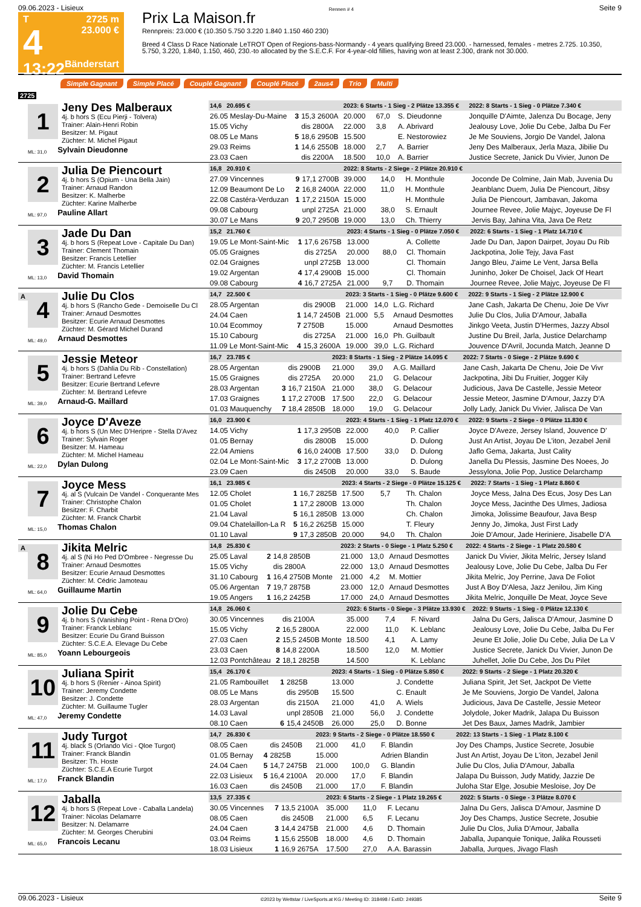09.06.2023 - Lisieux Rennen # 4 Seite 9
T
4
13:22
2725 m
23.000 €
Bänderstart
Prix La Maison.fr
Rennpreis: 23.000 € (10.350 5.750 3.220 1.840 1.150 460 230)
Breed 4 Class D Race Nationale LeTROT Open of Regions-bass-Normandy - 4 years qualifying Breed 23.000. - harnessed, females - metres 2.725. 10.350, 5.750, 3.220, 1.840, 1.150, 460, 230.-to allocated by the S.E.C.F. For 4-year-old fillies, having won at least 2.300, drank not 30.000.
Simple Gagnant Simple Placé Couplé Gagnant Couplé Placé 2aus4 Trio Multi
2725
1
Jeny Des Malberaux
4j. b hors S (Ecu Pierji - Tolvera)
Trainer: Alain-Henri Robin
Besitzer: M. Pigaut
Züchter: M. Michel Pigaut
ML: 31,0
Sylvain Dieudonne
| 14,6 20.695 € | | | 2023: 6 Starts - 1 Sieg - 2 Plätze 13.355 € | | | | 2022: 8 Starts - 1 Sieg - 0 Plätze 7.340 € |
| --- | --- | --- | --- | --- | --- | --- | --- |
| 26.05 Meslay-Du-Maine | 3 | 15,3 2600A | 20.000 | 67,0 | S. Dieudonne | | Jonquille D'Aimte, Jalenza Du Bocage, Jeny |
| 15.05 Vichy | | dis 2800A | 22.000 | 3,8 | A. Abrivard | | Jealousy Love, Jolie Du Cebe, Jalba Du Fer |
| 08.05 Le Mans | 5 | 18,6 2950B | 15.500 | | E. Nestorowiez | | Je Me Souviens, Jorgio De Vandel, Jalona |
| 29.03 Reims | 1 | 14,6 2550B | 18.000 | 2,7 | A. Barrier | | Jeny Des Malberaux, Jerla Maza, Jibilie Du |
| 23.03 Caen | | dis 2200A | 18.500 | 10,0 | A. Barrier | | Justice Secrete, Janick Du Vivier, Junon De |
2
Julia De Piencourt
4j. b hors S (Opium - Una Bella Jain)
Trainer: Arnaud Randon
Besitzer: K. Malherbe
Züchter: Karine Malherbe
ML: 97,0
Pauline Allart
| 16,8 20.910 € | | | 2022: 8 Starts - 2 Siege - 2 Plätze 20.910 € | | | | |
| --- | --- | --- | --- | --- | --- | --- | --- |
| 27.09 Vincennes | 9 | 17,1 2700B | 39.000 | 14,0 | H. Monthule | | Joconde De Colmine, Jain Mab, Juvenia Du |
| 12.09 Beaumont De Lo | 2 | 16,8 2400A | 22.000 | 11,0 | H. Monthule | | Jeanblanc Duem, Julia De Piencourt, Jibsy |
| 22.08 Castéra-Verduzan | 1 | 17,2 2150A | 15.000 | | H. Monthule | | Julia De Piencourt, Jambavan, Jakoma |
| 09.08 Cabourg | | unpl 2725A | 21.000 | 38,0 | S. Ernault | | Journee Revee, Jolie Majyc, Joyeuse De Fl |
| 30.07 Le Mans | 9 | 20,7 2950B | 19.000 | 13,0 | Ch. Thierry | | Jervis Bay, Jahina Vita, Java De Retz |
3
Jade Du Dan
4j. b hors S (Repeat Love - Capitale Du Dan)
Trainer: Clement Thomain
Besitzer: Francis Letellier
Züchter: M. Francis Letellier
ML: 13,0
David Thomain
| 15,2 21.760 € | | | 2023: 4 Starts - 1 Sieg - 0 Plätze 7.050 € | | | | 2022: 6 Starts - 1 Sieg - 1 Platz 14.710 € |
| --- | --- | --- | --- | --- | --- | --- | --- |
| 19.05 Le Mont-Saint-Mic | 1 | 17,6 2675B | 13.000 | | A. Collette | | Jade Du Dan, Japon Dairpet, Joyau Du Rib |
| 05.05 Graignes | | dis 2725A | 20.000 | 88,0 | Cl. Thomain | | Jackpotina, Jolie Tejy, Java Fast |
| 02.04 Graignes | | unpl 2725B | 13.000 | | Cl. Thomain | | Jango Bleu, J'aime Le Vent, Jarsa Bella |
| 19.02 Argentan | 4 | 17,4 2900B | 15.000 | | Cl. Thomain | | Juninho, Joker De Choisel, Jack Of Heart |
| 09.08 Cabourg | 4 | 16,7 2725A | 21.000 | 9,7 | D. Thomain | | Journee Revee, Jolie Majyc, Joyeuse De Fl |
A
4
Julie Du Clos
4j. b hors S (Rancho Gede - Demoiselle Du Cl
Trainer: Arnaud Desmottes
Besitzer: Ecurie Arnaud Desmottes
Züchter: M. Gérard Michel Durand
ML: 49,0
Arnaud Desmottes
| 14,7 22.500 € | | | 2023: 3 Starts - 1 Sieg - 0 Plätze 9.600 € | | | | 2022: 9 Starts - 1 Sieg - 2 Plätze 12.900 € |
| --- | --- | --- | --- | --- | --- | --- | --- |
| 28.05 Argentan | | dis 2900B | 21.000 | 14,0 | L.G. Richard | | Jane Cash, Jakarta De Chenu, Joie De Vivr |
| 24.04 Caen | 1 | 14,7 2450B | 21.000 | 5,5 | Arnaud Desmottes | | Julie Du Clos, Julia D'Amour, Jaballa |
| 10.04 Ecommoy | 7 | 2750B | 15.000 | | Arnaud Desmottes | | Jinkgo Veeta, Justin D'Hermes, Jazzy Absol |
| 15.10 Cabourg | | dis 2725A | 21.000 | 16,0 | Ph. Guilbault | | Justine Du Breil, Jarla, Justice Delarchamp |
| 11.09 Le Mont-Saint-Mic | 4 | 15,3 2600A | 19.000 | 39,0 | L.G. Richard | | Jouvence D'Avril, Jocunda Match, Jeanne D |
5
Jessie Meteor
4j. b hors S (Dahlia Du Rib - Constellation)
Trainer: Bertrand Lefevre
Besitzer: Ecurie Bertrand Lefevre
Züchter: M. Bertrand Lefevre
ML: 39,0
Arnaud-G. Maillard
| 16,7 23.785 € | | | 2023: 8 Starts - 1 Sieg - 2 Plätze 14.095 € | | | | 2022: 7 Starts - 0 Siege - 2 Plätze 9.690 € |
| --- | --- | --- | --- | --- | --- | --- | --- |
| 28.05 Argentan | | dis 2900B | 21.000 | 39,0 | A.G. Maillard | | Jane Cash, Jakarta De Chenu, Joie De Vivr |
| 15.05 Graignes | | dis 2725A | 20.000 | 21,0 | G. Delacour | | Jackpotina, Jibi Du Fruitier, Jogger Kily |
| 28.03 Argentan | 3 | 16,7 2150A | 21.000 | 38,0 | G. Delacour | | Judicious, Java De Castelle, Jessie Meteor |
| 17.03 Graignes | 1 | 17,2 2700B | 17.500 | 22,0 | G. Delacour | | Jessie Meteor, Jasmine D'Amour, Jazzy D'A |
| 01.03 Mauquenchy | 7 | 18,4 2850B | 18.000 | 19,0 | G. Delacour | | Jolly Lady, Janick Du Vivier, Jalisca De Van |
6
Joyce D'Aveze
4j. b hors S (Un Mec D'Heripre - Stella D'Avez
Trainer: Sylvain Roger
Besitzer: M. Hameau
Züchter: M. Michel Hameau
ML: 22,0
Dylan Dulong
| 16,0 23.900 € | | | 2023: 4 Starts - 1 Sieg - 1 Platz 12.070 € | | | | 2022: 9 Starts - 2 Siege - 0 Plätze 11.830 € |
| --- | --- | --- | --- | --- | --- | --- | --- |
| 14.05 Vichy | 1 | 17,3 2950B | 22.000 | 40,0 | P. Callier | | Joyce D'Aveze, Jersey Island, Jouvence D' |
| 01.05 Bernay | | dis 2800B | 15.000 | | D. Dulong | | Just An Artist, Joyau De L'iton, Jezabel Jenil |
| 22.04 Amiens | 6 | 16,0 2400B | 17.500 | 33,0 | D. Dulong | | Jaflo Gema, Jakarta, Just Cality |
| 02.04 Le Mont-Saint-Mic | 3 | 17,2 2700B | 13.000 | | D. Dulong | | Janella Du Plessis, Jasmine Des Noees, Jo |
| 23.09 Caen | | dis 2450B | 20.000 | 33,0 | S. Baude | | Jessylona, Jolie Pop, Justice Delarchamp |
7
Joyce Mess
4j. al S (Vulcain De Vandel - Conquerante Mes
Trainer: Christophe Chalon
Besitzer: F. Charbit
Züchter: M. Franck Charbit
ML: 15,0
Thomas Chalon
| 16,1 23.985 € | | | 2023: 4 Starts - 2 Siege - 0 Plätze 15.125 € | | | | 2022: 7 Starts - 1 Sieg - 1 Platz 8.860 € |
| --- | --- | --- | --- | --- | --- | --- | --- |
| 12.05 Cholet | 1 | 16,7 2825B | 17.500 | 5,7 | Th. Chalon | | Joyce Mess, Jalna Des Ecus, Josy Des Lan |
| 01.05 Cholet | 1 | 17,2 2800B | 13.000 | | Th. Chalon | | Joyce Mess, Jacinthe Des Ulmes, Jadiosa |
| 21.04 Laval | 5 | 16,1 2850B | 13.000 | | Ch. Chalon | | Jimoka, Jolissime Beaufour, Java Besp |
| 09.04 Chatelaillon-La R | 5 | 16,2 2625B | 15.000 | | T. Fleury | | Jenny Jo, Jimoka, Just First Lady |
| 01.10 Laval | 9 | 17,3 2850B | 20.000 | 94,0 | Th. Chalon | | Joie D'Amour, Jade Heriniere, Jisabelle D'A |
A
8
Jikita Melric
4j. al S (Ni Ho Ped D'Ombree - Negresse Du
Trainer: Arnaud Desmottes
Besitzer: Ecurie Arnaud Desmottes
Züchter: M. Cédric Jamoteau
ML: 64,0
Guillaume Martin
| 14,8 25.830 € | | | 2023: 2 Starts - 0 Siege - 1 Platz 5.250 € | | | | 2022: 4 Starts - 2 Siege - 1 Platz 20.580 € |
| --- | --- | --- | --- | --- | --- | --- | --- |
| 25.05 Laval | 2 | 14,8 2850B | 21.000 | 13,0 | Arnaud Desmottes | | Janick Du Vivier, Jikita Melric, Jersey Island |
| 15.05 Vichy | | dis 2800A | 22.000 | 13,0 | Arnaud Desmottes | | Jealousy Love, Jolie Du Cebe, Jalba Du Fer |
| 31.10 Cabourg | 1 | 16,4 2750B Monte | 21.000 | 4,2 | M. Mottier | | Jikita Melric, Joy Perrine, Java De Foliot |
| 05.06 Argentan | 7 | 19,7 2875B | 23.000 | 12,0 | Arnaud Desmottes | | Just A Boy D'Alesa, Jazz Jenilou, Jim King |
| 19.05 Angers | 1 | 16,2 2425B | 17.000 | 24,0 | Arnaud Desmottes | | Jikita Melric, Jonquille De Meat, Joyce Seve |
9
Jolie Du Cebe
4j. b hors S (Vanishing Point - Rena D'Oro)
Trainer: Franck Leblanc
Besitzer: Ecurie Du Grand Buisson
Züchter: S.C.E.A. Elevage Du Cebe
ML: 85,0
Yoann Lebourgeois
| 14,8 26.060 € | | | 2023: 6 Starts - 0 Siege - 3 Plätze 13.930 € | | | | 2022: 9 Starts - 1 Sieg - 0 Plätze 12.130 € |
| --- | --- | --- | --- | --- | --- | --- | --- |
| 30.05 Vincennes | | dis 2100A | 35.000 | 7,4 | F. Nivard | | Jalna Du Gers, Jalisca D'Amour, Jasmine D |
| 15.05 Vichy | 2 | 16,5 2800A | 22.000 | 11,0 | K. Leblanc | | Jealousy Love, Jolie Du Cebe, Jalba Du Fer |
| 27.03 Caen | 2 | 15,5 2450B Monte | 18.500 | 4,1 | A. Lamy | | Jeune Et Jolie, Jolie Du Cebe, Julia De La V |
| 23.03 Caen | 8 | 14,8 2200A | 18.500 | 12,0 | M. Mottier | | Justice Secrete, Janick Du Vivier, Junon De |
| 12.03 Pontchâteau | 2 | 18,1 2825B | 14.500 | | K. Leblanc | | Juhellet, Jolie Du Cebe, Jos Du Pilet |
10
Juliana Spirit
4j. b hors S (Renier - Ainoa Spirit)
Trainer: Jeremy Condette
Besitzer: J. Condette
Züchter: M. Guillaume Tugler
ML: 47,0
Jeremy Condette
| 15,4 26.170 € | | | 2023: 4 Starts - 1 Sieg - 0 Plätze 5.850 € | | | | 2022: 9 Starts - 2 Siege - 1 Platz 20.320 € |
| --- | --- | --- | --- | --- | --- | --- | --- |
| 21.05 Rambouillet | 1 | 2825B | 13.000 | | J. Condette | | Juliana Spirit, Jet Set, Jackpot De Viette |
| 08.05 Le Mans | | dis 2950B | 15.500 | | C. Enault | | Je Me Souviens, Jorgio De Vandel, Jalona |
| 28.03 Argentan | | dis 2150A | 21.000 | 41,0 | A. Wiels | | Judicious, Java De Castelle, Jessie Meteor |
| 14.03 Laval | | unpl 2850B | 21.000 | 56,0 | J. Condette | | Jolydole, Joker Madrik, Jalapa Du Buisson |
| 08.10 Caen | 6 | 15,4 2450B | 26.000 | 25,0 | D. Bonne | | Jet Des Baux, James Madrik, Jambier |
11
Judy Turgot
4j. black S (Orlando Vici - Qloe Turgot)
Trainer: Franck Blandin
Besitzer: Th. Hoste
Züchter: S.C.E.A Ecurie Turgot
ML: 17,0
Franck Blandin
| 14,7 26.830 € | | | 2023: 9 Starts - 2 Siege - 0 Plätze 18.550 € | | | | 2022: 13 Starts - 1 Sieg - 1 Platz 8.100 € |
| --- | --- | --- | --- | --- | --- | --- | --- |
| 08.05 Caen | | dis 2450B | 21.000 | 41,0 | F. Blandin | | Joy Des Champs, Justice Secrete, Josubie |
| 01.05 Bernay | 4 | 2825B | 15.000 | | Adrien Blandin | | Just An Artist, Joyau De L'iton, Jezabel Jenil |
| 24.04 Caen | 5 | 14,7 2475B | 21.000 | 100,0 | G. Blandin | | Julie Du Clos, Julia D'Amour, Jaballa |
| 22.03 Lisieux | 5 | 16,4 2100A | 20.000 | 17,0 | F. Blandin | | Jalapa Du Buisson, Judy Matidy, Jazzie De |
| 16.03 Caen | | dis 2450B | 21.000 | 17,0 | F. Blandin | | Juloha Star Elge, Josubie Mesloise, Joy De |
12
Jaballa
4j. b hors S (Repeat Love - Caballa Landela)
Trainer: Nicolas Delamarre
Besitzer: N. Delamarre
Züchter: M. Georges Cherubini
ML: 65,0
Francois Lecanu
| 13,5 27.335 € | | | 2023: 6 Starts - 2 Siege - 1 Platz 19.265 € | | | | 2022: 5 Starts - 0 Siege - 3 Plätze 8.070 € |
| --- | --- | --- | --- | --- | --- | --- | --- |
| 30.05 Vincennes | 7 | 13,5 2100A | 35.000 | 11,0 | F. Lecanu | | Jalna Du Gers, Jalisca D'Amour, Jasmine D |
| 08.05 Caen | | dis 2450B | 21.000 | 6,5 | F. Lecanu | | Joy Des Champs, Justice Secrete, Josubie |
| 24.04 Caen | 3 | 14,4 2475B | 21.000 | 4,6 | D. Thomain | | Julie Du Clos, Julia D'Amour, Jaballa |
| 03.04 Reims | 1 | 15,6 2550B | 18.000 | 4,6 | D. Thomain | | Jaballa, Jupanquie Tonique, Jalika Rousseti |
| 18.03 Lisieux | 1 | 16,9 2675A | 17.500 | 27,0 | A.A. Barassin | | Jaballa, Jurques, Jivago Flash |
09.06.2023 - Lisieux ©2023 by Wettstar / LiveSports.at KG / Meeting ID: 318498 / ExtID: 249385 Seite 9